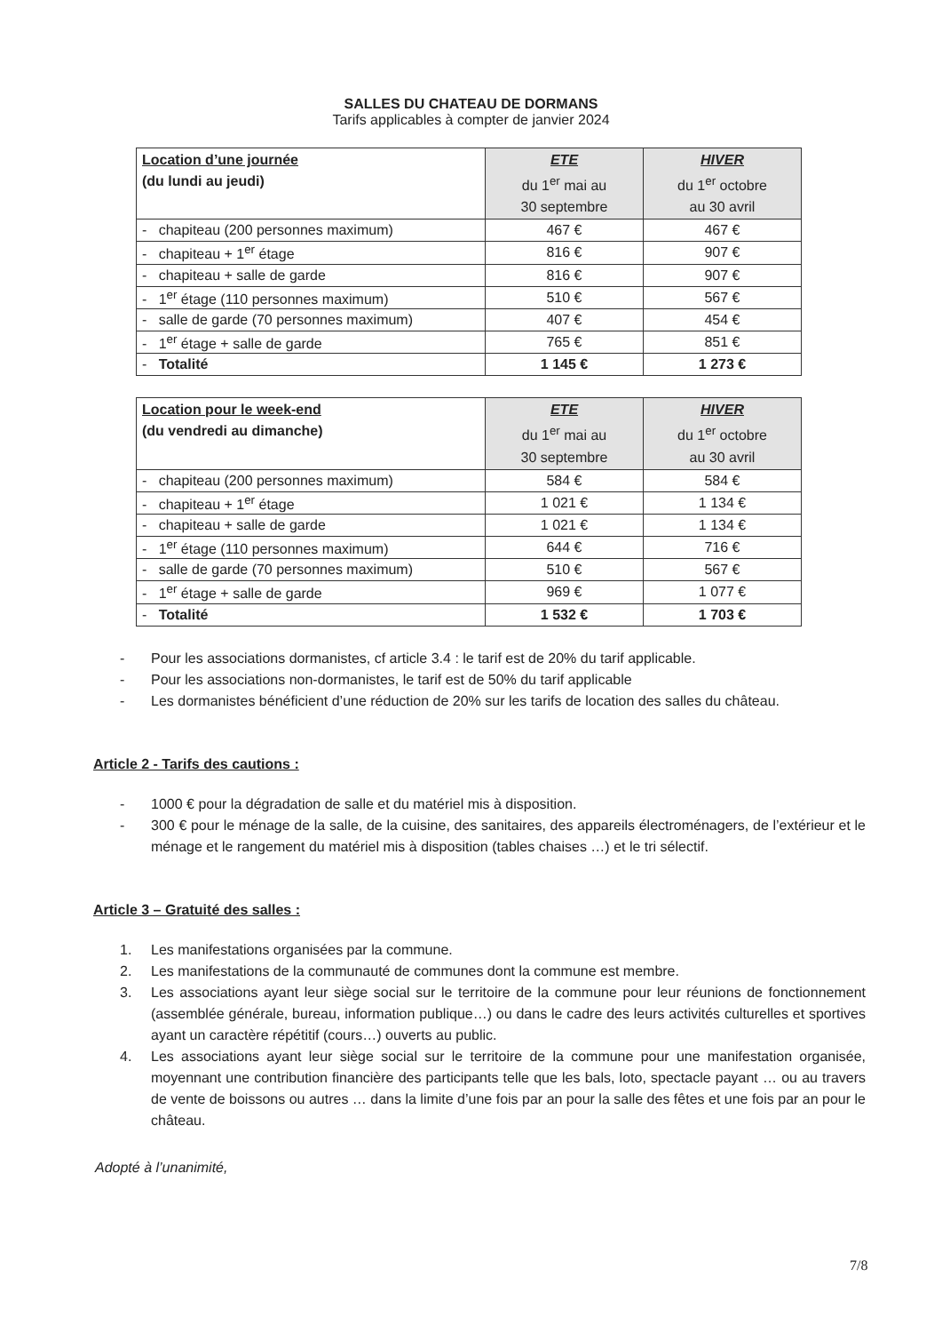SALLES DU CHATEAU DE DORMANS
Tarifs applicables à compter de janvier 2024
| Location d’une journée (du lundi au jeudi) | ETE du 1<sup>er</sup> mai au 30 septembre | HIVER du 1<sup>er</sup> octobre au 30 avril |
| --- | --- | --- |
| - chapiteau (200 personnes maximum) | 467 € | 467 € |
| - chapiteau + 1<sup>er</sup> étage | 816 € | 907 € |
| - chapiteau + salle de garde | 816 € | 907 € |
| - 1<sup>er</sup> étage (110 personnes maximum) | 510 € | 567 € |
| - salle de garde (70 personnes maximum) | 407 € | 454 € |
| - 1<sup>er</sup> étage + salle de garde | 765 € | 851 € |
| - Totalité | 1 145 € | 1 273 € |
| Location pour le week-end (du vendredi au dimanche) | ETE du 1<sup>er</sup> mai au 30 septembre | HIVER du 1<sup>er</sup> octobre au 30 avril |
| --- | --- | --- |
| - chapiteau (200 personnes maximum) | 584 € | 584 € |
| - chapiteau + 1<sup>er</sup> étage | 1 021 € | 1 134 € |
| - chapiteau + salle de garde | 1 021 € | 1 134 € |
| - 1<sup>er</sup> étage (110 personnes maximum) | 644 € | 716 € |
| - salle de garde (70 personnes maximum) | 510 € | 567 € |
| - 1<sup>er</sup> étage + salle de garde | 969 € | 1 077 € |
| - Totalité | 1 532 € | 1 703 € |
- Pour les associations dormanistes, cf article 3.4 : le tarif est de 20% du tarif applicable.
- Pour les associations non-dormanistes, le tarif est de 50% du tarif applicable
- Les dormanistes bénéficient d’une réduction de 20% sur les tarifs de location des salles du château.
Article 2 - Tarifs des cautions :
- 1000 € pour la dégradation de salle et du matériel mis à disposition.
- 300 € pour le ménage de la salle, de la cuisine, des sanitaires, des appareils électroménagers, de l’extérieur et le ménage et le rangement du matériel mis à disposition (tables chaises …) et le tri sélectif.
Article 3 – Gratuité des salles :
1. Les manifestations organisées par la commune.
2. Les manifestations de la communauté de communes dont la commune est membre.
3. Les associations ayant leur siège social sur le territoire de la commune pour leur réunions de fonctionnement (assemblée générale, bureau, information publique…) ou dans le cadre des leurs activités culturelles et sportives ayant un caractère répétitif (cours…) ouverts au public.
4. Les associations ayant leur siège social sur le territoire de la commune pour une manifestation organisée, moyennant une contribution financière des participants telle que les bals, loto, spectacle payant … ou au travers de vente de boissons ou autres … dans la limite d’une fois par an pour la salle des fêtes et une fois par an pour le château.
Adopté à l’unanimité,
7/8